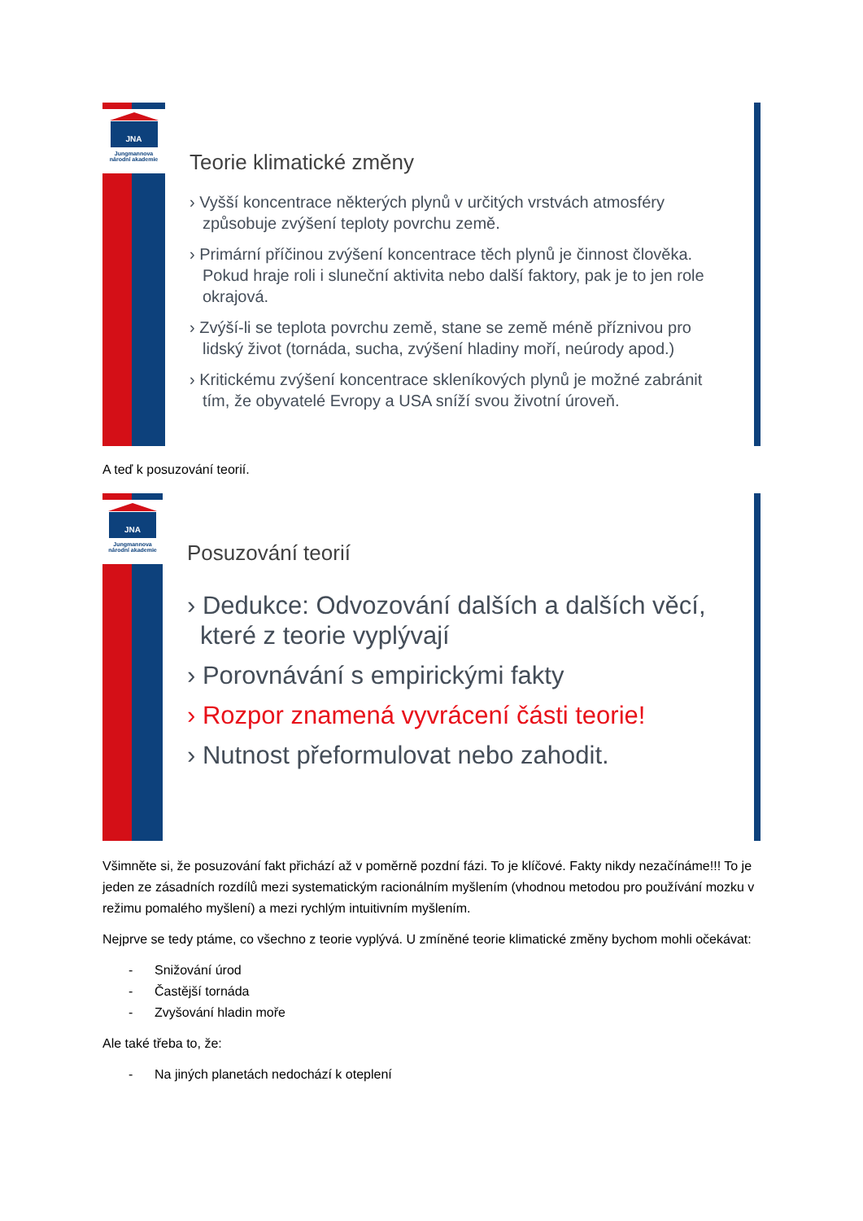JNA
Jungmannova
národní akademie
Teorie klimatické změny
› Vyšší koncentrace některých plynů v určitých vrstvách atmosféry způsobuje zvýšení teploty povrchu země.
› Primární příčinou zvýšení koncentrace těch plynů je činnost člověka. Pokud hraje roli i sluneční aktivita nebo další faktory, pak je to jen role okrajová.
› Zvýší-li se teplota povrchu země, stane se země méně příznivou pro lidský život (tornáda, sucha, zvýšení hladiny moří, neúrody apod.)
› Kritickému zvýšení koncentrace skleníkových plynů je možné zabránit tím, že obyvatelé Evropy a USA sníží svou životní úroveň.
A teď k posuzování teorií.
JNA
Jungmannova
národní akademie
Posuzování teorií
› Dedukce: Odvozování dalších a dalších věcí, které z teorie vyplývají
› Porovnávání s empirickými fakty
› Rozpor znamená vyvrácení části teorie!
› Nutnost přeformulovat nebo zahodit.
Všimněte si, že posuzování fakt přichází až v poměrně pozdní fázi. To je klíčové. Fakty nikdy nezačínáme!!! To je jeden ze zásadních rozdílů mezi systematickým racionálním myšlením (vhodnou metodou pro používání mozku v režimu pomalého myšlení) a mezi rychlým intuitivním myšlením.
Nejprve se tedy ptáme, co všechno z teorie vyplývá. U zmíněné teorie klimatické změny bychom mohli očekávat:
- Snižování úrod
- Častější tornáda
- Zvyšování hladin moře
Ale také třeba to, že:
- Na jiných planetách nedochází k oteplení